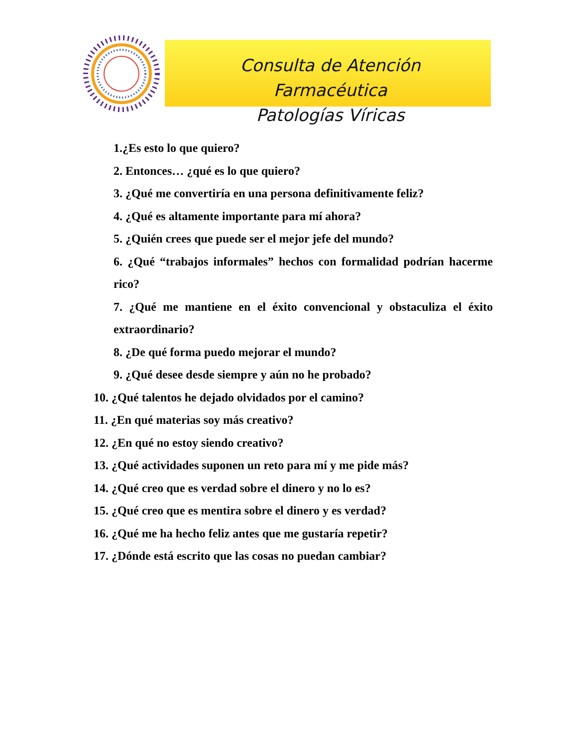Consulta de Atención Farmacéutica
Patologías Víricas
1.¿Es esto lo que quiero?
2. Entonces… ¿qué es lo que quiero?
3. ¿Qué me convertiría en una persona definitivamente feliz?
4. ¿Qué es altamente importante para mí ahora?
5. ¿Quién crees que puede ser el mejor jefe del mundo?
6. ¿Qué “trabajos informales” hechos con formalidad podrían hacerme rico?
7. ¿Qué me mantiene en el éxito convencional y obstaculiza el éxito extraordinario?
8. ¿De qué forma puedo mejorar el mundo?
9. ¿Qué desee desde siempre y aún no he probado?
10. ¿Qué talentos he dejado olvidados por el camino?
11. ¿En qué materias soy más creativo?
12. ¿En qué no estoy siendo creativo?
13. ¿Qué actividades suponen un reto para mí y me pide más?
14. ¿Qué creo que es verdad sobre el dinero y no lo es?
15. ¿Qué creo que es mentira sobre el dinero y es verdad?
16. ¿Qué me ha hecho feliz antes que me gustaría repetir?
17. ¿Dónde está escrito que las cosas no puedan cambiar?